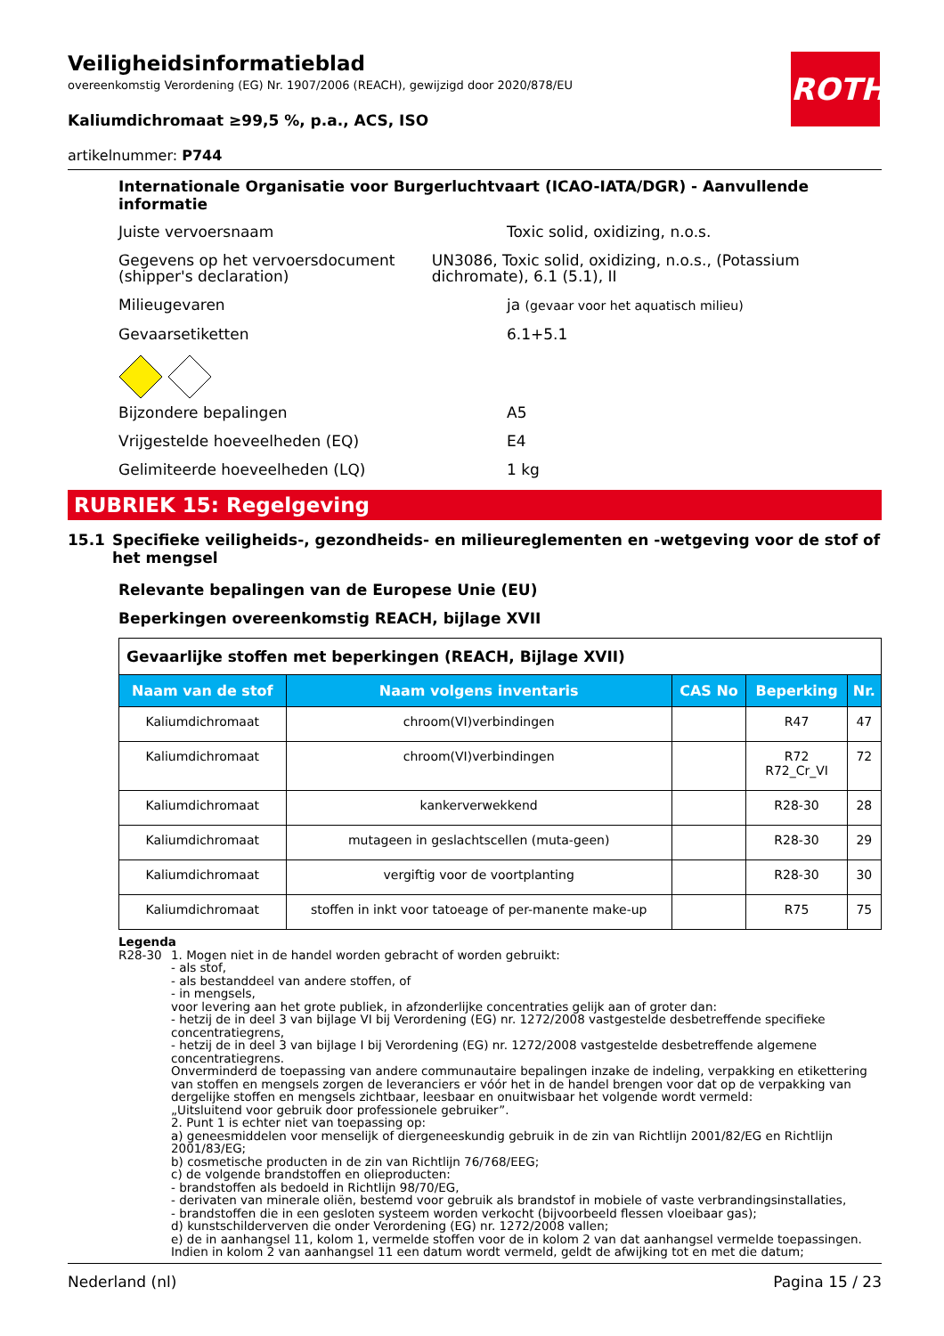ROTH
Veiligheidsinformatieblad
overeenkomstig Verordening (EG) Nr. 1907/2006 (REACH), gewijzigd door 2020/878/EU
Kaliumdichromaat ≥99,5 %, p.a., ACS, ISO
artikelnummer: P744
Internationale Organisatie voor Burgerluchtvaart (ICAO-IATA/DGR) - Aanvullende informatie
Juiste vervoersnaam Toxic solid, oxidizing, n.o.s.
Gegevens op het vervoersdocument (shipper's declaration)
UN3086, Toxic solid, oxidizing, n.o.s., (Potassium dichromate), 6.1 (5.1), II
Milieugevaren ja (gevaar voor het aquatisch milieu)
Gevaarsetiketten 6.1+5.1
Bijzondere bepalingen A5
Vrijgestelde hoeveelheden (EQ) E4
Gelimiteerde hoeveelheden (LQ) 1 kg
RUBRIEK 15: Regelgeving
15.1 Specifieke veiligheids-, gezondheids- en milieureglementen en -wetgeving voor de stof of het mengsel
Relevante bepalingen van de Europese Unie (EU)
Beperkingen overeenkomstig REACH, bijlage XVII
| Gevaarlijke stoffen met beperkingen (REACH, Bijlage XVII) | | | | |
| Naam van de stof | Naam volgens inventaris | CAS No | Beperking | Nr. |
| Kaliumdichromaat | chroom(VI)verbindingen | | R47 | 47 |
| Kaliumdichromaat | chroom(VI)verbindingen | | R72 R72_Cr_VI | 72 |
| Kaliumdichromaat | kankerverwekkend | | R28-30 | 28 |
| Kaliumdichromaat | mutageen in geslachtscellen (muta-geen) | | R28-30 | 29 |
| Kaliumdichromaat | vergiftig voor de voortplanting | | R28-30 | 30 |
| Kaliumdichromaat | stoffen in inkt voor tatoeage of per-manente make-up | | R75 | 75 |
Legenda
R28-30 1. Mogen niet in de handel worden gebracht of worden gebruikt:
- als stof,
- als bestanddeel van andere stoffen, of
- in mengsels,
voor levering aan het grote publiek, in afzonderlijke concentraties gelijk aan of groter dan:
- hetzij de in deel 3 van bijlage VI bij Verordening (EG) nr. 1272/2008 vastgestelde desbetreffende specifieke concentratiegrens,
- hetzij de in deel 3 van bijlage I bij Verordening (EG) nr. 1272/2008 vastgestelde desbetreffende algemene concentratiegrens.
Onverminderd de toepassing van andere communautaire bepalingen inzake de indeling, verpakking en etikettering van stoffen en mengsels zorgen de leveranciers er vóór het in de handel brengen voor dat op de verpakking van dergelijke stoffen en mengsels zichtbaar, leesbaar en onuitwisbaar het volgende wordt vermeld:
„Uitsluitend voor gebruik door professionele gebruiker”.
2. Punt 1 is echter niet van toepassing op:
a) geneesmiddelen voor menselijk of diergeneeskundig gebruik in de zin van Richtlijn 2001/82/EG en Richtlijn 2001/83/EG;
b) cosmetische producten in de zin van Richtlijn 76/768/EEG;
c) de volgende brandstoffen en olieproducten:
- brandstoffen als bedoeld in Richtlijn 98/70/EG,
- derivaten van minerale oliën, bestemd voor gebruik als brandstof in mobiele of vaste verbrandingsinstallaties,
- brandstoffen die in een gesloten systeem worden verkocht (bijvoorbeeld flessen vloeibaar gas);
d) kunstschilderverven die onder Verordening (EG) nr. 1272/2008 vallen;
e) de in aanhangsel 11, kolom 1, vermelde stoffen voor de in kolom 2 van dat aanhangsel vermelde toepassingen. Indien in kolom 2 van aanhangsel 11 een datum wordt vermeld, geldt de afwijking tot en met die datum;
Nederland (nl) Pagina 15 / 23